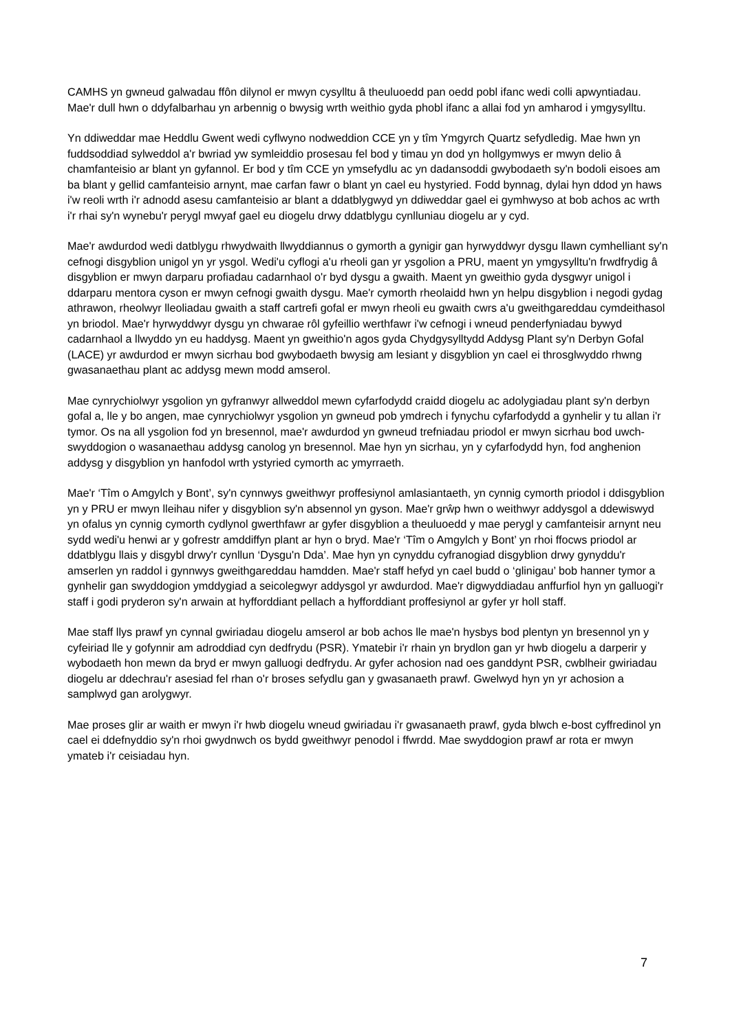CAMHS yn gwneud galwadau ffôn dilynol er mwyn cysylltu â theuluoedd pan oedd pobl ifanc wedi colli apwyntiadau. Mae'r dull hwn o ddyfalbarhau yn arbennig o bwysig wrth weithio gyda phobl ifanc a allai fod yn amharod i ymgysylltu.
Yn ddiweddar mae Heddlu Gwent wedi cyflwyno nodweddion CCE yn y tîm Ymgyrch Quartz sefydledig. Mae hwn yn fuddsoddiad sylweddol a'r bwriad yw symleiddio prosesau fel bod y timau yn dod yn hollgymwys er mwyn delio â chamfanteisio ar blant yn gyfannol. Er bod y tîm CCE yn ymsefydlu ac yn dadansoddi gwybodaeth sy'n bodoli eisoes am ba blant y gellid camfanteisio arnynt, mae carfan fawr o blant yn cael eu hystyried. Fodd bynnag, dylai hyn ddod yn haws i'w reoli wrth i'r adnodd asesu camfanteisio ar blant a ddatblygwyd yn ddiweddar gael ei gymhwyso at bob achos ac wrth i'r rhai sy'n wynebu'r perygl mwyaf gael eu diogelu drwy ddatblygu cynlluniau diogelu ar y cyd.
Mae'r awdurdod wedi datblygu rhwydwaith llwyddiannus o gymorth a gynigir gan hyrwyddwyr dysgu llawn cymhelliant sy'n cefnogi disgyblion unigol yn yr ysgol. Wedi'u cyflogi a'u rheoli gan yr ysgolion a PRU, maent yn ymgysylltu'n frwdfrydig â disgyblion er mwyn darparu profiadau cadarnhaol o'r byd dysgu a gwaith. Maent yn gweithio gyda dysgwyr unigol i ddarparu mentora cyson er mwyn cefnogi gwaith dysgu. Mae'r cymorth rheolaidd hwn yn helpu disgyblion i negodi gydag athrawon, rheolwyr lleoliadau gwaith a staff cartrefi gofal er mwyn rheoli eu gwaith cwrs a'u gweithgareddau cymdeithasol yn briodol. Mae'r hyrwyddwyr dysgu yn chwarae rôl gyfeillio werthfawr i'w cefnogi i wneud penderfyniadau bywyd cadarnhaol a llwyddo yn eu haddysg. Maent yn gweithio'n agos gyda Chydgysylltydd Addysg Plant sy'n Derbyn Gofal (LACE) yr awdurdod er mwyn sicrhau bod gwybodaeth bwysig am lesiant y disgyblion yn cael ei throsglwyddo rhwng gwasanaethau plant ac addysg mewn modd amserol.
Mae cynrychiolwyr ysgolion yn gyfranwyr allweddol mewn cyfarfodydd craidd diogelu ac adolygiadau plant sy'n derbyn gofal a, lle y bo angen, mae cynrychiolwyr ysgolion yn gwneud pob ymdrech i fynychu cyfarfodydd a gynhelir y tu allan i'r tymor. Os na all ysgolion fod yn bresennol, mae'r awdurdod yn gwneud trefniadau priodol er mwyn sicrhau bod uwch-swyddogion o wasanaethau addysg canolog yn bresennol. Mae hyn yn sicrhau, yn y cyfarfodydd hyn, fod anghenion addysg y disgyblion yn hanfodol wrth ystyried cymorth ac ymyrraeth.
Mae'r ‘Tîm o Amgylch y Bont’, sy'n cynnwys gweithwyr proffesiynol amlasiantaeth, yn cynnig cymorth priodol i ddisgyblion yn y PRU er mwyn lleihau nifer y disgyblion sy'n absennol yn gyson. Mae'r grŵp hwn o weithwyr addysgol a ddewiswyd yn ofalus yn cynnig cymorth cydlynol gwerthfawr ar gyfer disgyblion a theuluoedd y mae perygl y camfanteisir arnynt neu sydd wedi'u henwi ar y gofrestr amddiffyn plant ar hyn o bryd. Mae'r ‘Tîm o Amgylch y Bont’ yn rhoi ffocws priodol ar ddatblygu llais y disgybl drwy'r cynllun ‘Dysgu'n Dda’. Mae hyn yn cynyddu cyfranogiad disgyblion drwy gynyddu'r amserlen yn raddol i gynnwys gweithgareddau hamdden. Mae'r staff hefyd yn cael budd o ‘glinigau’ bob hanner tymor a gynhelir gan swyddogion ymddygiad a seicolegwyr addysgol yr awdurdod. Mae'r digwyddiadau anffurfiol hyn yn galluogi'r staff i godi pryderon sy'n arwain at hyfforddiant pellach a hyfforddiant proffesiynol ar gyfer yr holl staff.
Mae staff llys prawf yn cynnal gwiriadau diogelu amserol ar bob achos lle mae'n hysbys bod plentyn yn bresennol yn y cyfeiriad lle y gofynnir am adroddiad cyn dedfrydu (PSR). Ymatebir i'r rhain yn brydlon gan yr hwb diogelu a darperir y wybodaeth hon mewn da bryd er mwyn galluogi dedfrydu. Ar gyfer achosion nad oes ganddynt PSR, cwblheir gwiriadau diogelu ar ddechrau'r asesiad fel rhan o'r broses sefydlu gan y gwasanaeth prawf. Gwelwyd hyn yn yr achosion a samplwyd gan arolygwyr.
Mae proses glir ar waith er mwyn i'r hwb diogelu wneud gwiriadau i'r gwasanaeth prawf, gyda blwch e-bost cyffredinol yn cael ei ddefnyddio sy'n rhoi gwydnwch os bydd gweithwyr penodol i ffwrdd. Mae swyddogion prawf ar rota er mwyn ymateb i'r ceisiadau hyn.
7